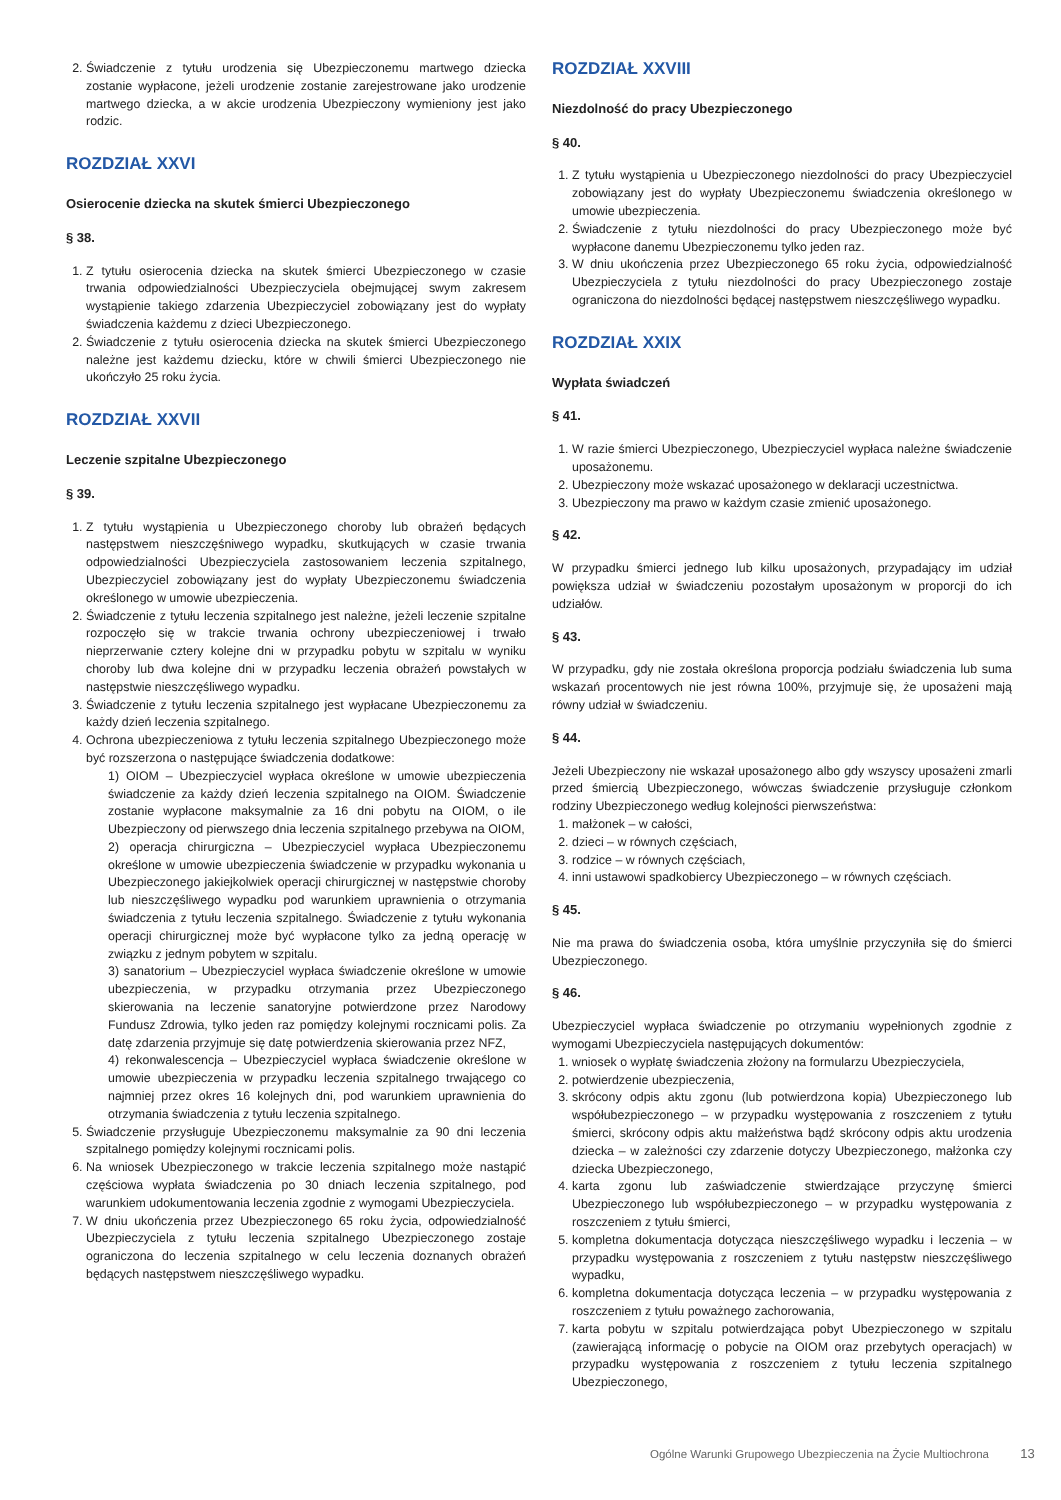2. Świadczenie z tytułu urodzenia się Ubezpieczonemu martwego dziecka zostanie wypłacone, jeżeli urodzenie zostanie zarejestrowane jako urodzenie martwego dziecka, a w akcie urodzenia Ubezpieczony wymieniony jest jako rodzic.
ROZDZIAŁ XXVI
Osierocenie dziecka na skutek śmierci Ubezpieczonego
§ 38.
1. Z tytułu osierocenia dziecka na skutek śmierci Ubezpieczonego w czasie trwania odpowiedzialności Ubezpieczyciela obejmującej swym zakresem wystąpienie takiego zdarzenia Ubezpieczyciel zobowiązany jest do wypłaty świadczenia każdemu z dzieci Ubezpieczonego.
2. Świadczenie z tytułu osierocenia dziecka na skutek śmierci Ubezpieczonego należne jest każdemu dziecku, które w chwili śmierci Ubezpieczonego nie ukończyło 25 roku życia.
ROZDZIAŁ XXVII
Leczenie szpitalne Ubezpieczonego
§ 39.
1. Z tytułu wystąpienia u Ubezpieczonego choroby lub obrażeń będących następstwem nieszczęśniwego wypadku, skutkujących w czasie trwania odpowiedzialności Ubezpieczyciela zastosowaniem leczenia szpitalnego, Ubezpieczyciel zobowiązany jest do wypłaty Ubezpieczonemu świadczenia określonego w umowie ubezpieczenia.
2. Świadczenie z tytułu leczenia szpitalnego jest należne, jeżeli leczenie szpitalne rozpoczęło się w trakcie trwania ochrony ubezpieczeniowej i trwało nieprzerwanie cztery kolejne dni w przypadku pobytu w szpitalu w wyniku choroby lub dwa kolejne dni w przypadku leczenia obrażeń powstałych w następstwie nieszczęśliwego wypadku.
3. Świadczenie z tytułu leczenia szpitalnego jest wypłacane Ubezpieczonemu za każdy dzień leczenia szpitalnego.
4. Ochrona ubezpieczeniowa z tytułu leczenia szpitalnego Ubezpieczonego może być rozszerzona o następujące świadczenia dodatkowe:
1) OIOM – Ubezpieczyciel wypłaca określone w umowie ubezpieczenia świadczenie za każdy dzień leczenia szpitalnego na OIOM. Świadczenie zostanie wypłacone maksymalnie za 16 dni pobytu na OIOM, o ile Ubezpieczony od pierwszego dnia leczenia szpitalnego przebywa na OIOM,
2) operacja chirurgiczna – Ubezpieczyciel wypłaca Ubezpieczonemu określone w umowie ubezpieczenia świadczenie w przypadku wykonania u Ubezpieczonego jakiejkolwiek operacji chirurgicznej w następstwie choroby lub nieszczęśliwego wypadku pod warunkiem uprawnienia o otrzymania świadczenia z tytułu leczenia szpitalnego. Świadczenie z tytułu wykonania operacji chirurgicznej może być wypłacone tylko za jedną operację w związku z jednym pobytem w szpitalu.
3) sanatorium – Ubezpieczyciel wypłaca świadczenie określone w umowie ubezpieczenia, w przypadku otrzymania przez Ubezpieczonego skierowania na leczenie sanatoryjne potwierdzone przez Narodowy Fundusz Zdrowia, tylko jeden raz pomiędzy kolejnymi rocznicami polis. Za datę zdarzenia przyjmuje się datę potwierdzenia skierowania przez NFZ,
4) rekonwalescencja – Ubezpieczyciel wypłaca świadczenie określone w umowie ubezpieczenia w przypadku leczenia szpitalnego trwającego co najmniej przez okres 16 kolejnych dni, pod warunkiem uprawnienia do otrzymania świadczenia z tytułu leczenia szpitalnego.
5. Świadczenie przysługuje Ubezpieczonemu maksymalnie za 90 dni leczenia szpitalnego pomiędzy kolejnymi rocznicami polis.
6. Na wniosek Ubezpieczonego w trakcie leczenia szpitalnego może nastąpić częściowa wypłata świadczenia po 30 dniach leczenia szpitalnego, pod warunkiem udokumentowania leczenia zgodnie z wymogami Ubezpieczyciela.
7. W dniu ukończenia przez Ubezpieczonego 65 roku życia, odpowiedzialność Ubezpieczyciela z tytułu leczenia szpitalnego Ubezpieczonego zostaje ograniczona do leczenia szpitalnego w celu leczenia doznanych obrażeń będących następstwem nieszczęśliwego wypadku.
ROZDZIAŁ XXVIII
Niezdolność do pracy Ubezpieczonego
§ 40.
1. Z tytułu wystąpienia u Ubezpieczonego niezdolności do pracy Ubezpieczyciel zobowiązany jest do wypłaty Ubezpieczonemu świadczenia określonego w umowie ubezpieczenia.
2. Świadczenie z tytułu niezdolności do pracy Ubezpieczonego może być wypłacone danemu Ubezpieczonemu tylko jeden raz.
3. W dniu ukończenia przez Ubezpieczonego 65 roku życia, odpowiedzialność Ubezpieczyciela z tytułu niezdolności do pracy Ubezpieczonego zostaje ograniczona do niezdolności będącej następstwem nieszczęśliwego wypadku.
ROZDZIAŁ XXIX
Wypłata świadczeń
§ 41.
1. W razie śmierci Ubezpieczonego, Ubezpieczyciel wypłaca należne świadczenie uposażonemu.
2. Ubezpieczony może wskazać uposażonego w deklaracji uczestnictwa.
3. Ubezpieczony ma prawo w każdym czasie zmienić uposażonego.
§ 42.
W przypadku śmierci jednego lub kilku uposażonych, przypadający im udział powiększa udział w świadczeniu pozostałym uposażonym w proporcji do ich udziałów.
§ 43.
W przypadku, gdy nie została określona proporcja podziału świadczenia lub suma wskazań procentowych nie jest równa 100%, przyjmuje się, że uposażeni mają równy udział w świadczeniu.
§ 44.
Jeżeli Ubezpieczony nie wskazał uposażonego albo gdy wszyscy uposażeni zmarli przed śmiercią Ubezpieczonego, wówczas świadczenie przysługuje członkom rodziny Ubezpieczonego według kolejności pierwszeństwa:
1. małżonek – w całości,
2. dzieci – w równych częściach,
3. rodzice – w równych częściach,
4. inni ustawowi spadkobiercy Ubezpieczonego – w równych częściach.
§ 45.
Nie ma prawa do świadczenia osoba, która umyślnie przyczyniła się do śmierci Ubezpieczonego.
§ 46.
Ubezpieczyciel wypłaca świadczenie po otrzymaniu wypełnionych zgodnie z wymogami Ubezpieczyciela następujących dokumentów:
1. wniosek o wypłatę świadczenia złożony na formularzu Ubezpieczyciela,
2. potwierdzenie ubezpieczenia,
3. skrócony odpis aktu zgonu (lub potwierdzona kopia) Ubezpieczonego lub współubezpieczonego – w przypadku występowania z roszczeniem z tytułu śmierci, skrócony odpis aktu małżeństwa bądź skrócony odpis aktu urodzenia dziecka – w zależności czy zdarzenie dotyczy Ubezpieczonego, małżonka czy dziecka Ubezpieczonego,
4. karta zgonu lub zaświadczenie stwierdzające przyczynę śmierci Ubezpieczonego lub współubezpieczonego – w przypadku występowania z roszczeniem z tytułu śmierci,
5. kompletna dokumentacja dotycząca nieszczęśliwego wypadku i leczenia – w przypadku występowania z roszczeniem z tytułu następstw nieszczęśliwego wypadku,
6. kompletna dokumentacja dotycząca leczenia – w przypadku występowania z roszczeniem z tytułu poważnego zachorowania,
7. karta pobytu w szpitalu potwierdzająca pobyt Ubezpieczonego w szpitalu (zawierającą informację o pobycie na OIOM oraz przebytych operacjach) w przypadku występowania z roszczeniem z tytułu leczenia szpitalnego Ubezpieczonego,
Ogólne Warunki Grupowego Ubezpieczenia na Życie Multiochrona 13